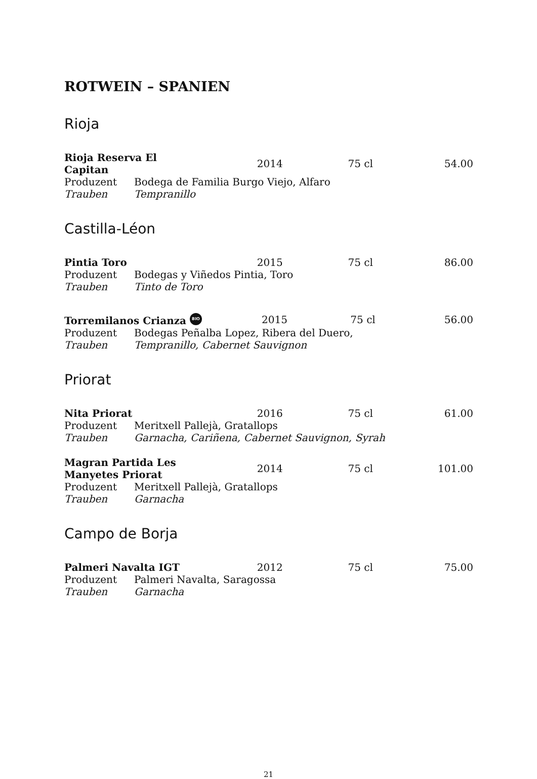ROTWEIN – SPANIEN
Rioja
| Rioja Reserva El Capitan | 2014 | 75 cl | 54.00 |
| Produzent | Bodega de Familia Burgo Viejo, Alfaro |
| Trauben | Tempranillo |
Castilla-Léon
| Pintia Toro | 2015 | 75 cl | 86.00 |
| Produzent | Bodegas y Viñedos Pintia, Toro |
| Trauben | Tinto de Toro |
| Torremilanos Crianza BIO | 2015 | 75 cl | 56.00 |
| Produzent | Bodegas Peñalba Lopez, Ribera del Duero, |
| Trauben | Tempranillo, Cabernet Sauvignon |
Priorat
| Nita Priorat | 2016 | 75 cl | 61.00 |
| Produzent | Meritxell Pallejà, Gratallops |
| Trauben | Garnacha, Cariñena, Cabernet Sauvignon, Syrah |
| Magran Partida Les Manyetes Priorat | 2014 | 75 cl | 101.00 |
| Produzent | Meritxell Pallejà, Gratallops |
| Trauben | Garnacha |
Campo de Borja
| Palmeri Navalta IGT | 2012 | 75 cl | 75.00 |
| Produzent | Palmeri Navalta, Saragossa |
| Trauben | Garnacha |
21